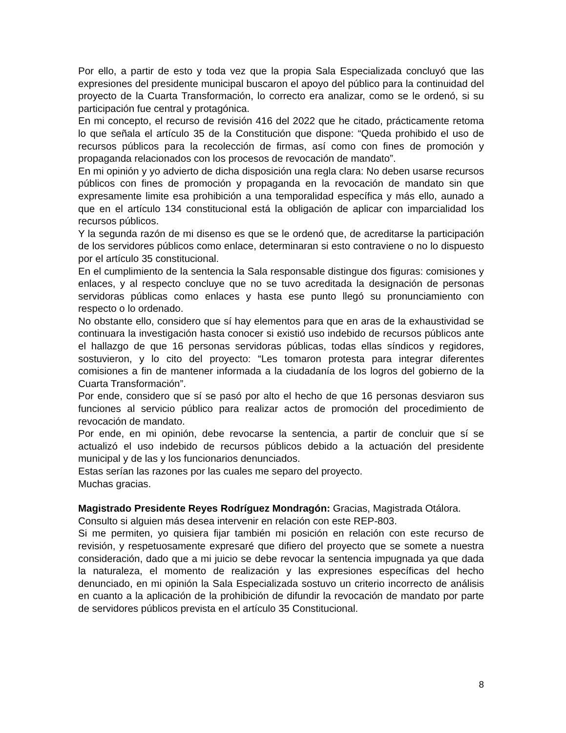Por ello, a partir de esto y toda vez que la propia Sala Especializada concluyó que las expresiones del presidente municipal buscaron el apoyo del público para la continuidad del proyecto de la Cuarta Transformación, lo correcto era analizar, como se le ordenó, si su participación fue central y protagónica.
En mi concepto, el recurso de revisión 416 del 2022 que he citado, prácticamente retoma lo que señala el artículo 35 de la Constitución que dispone: “Queda prohibido el uso de recursos públicos para la recolección de firmas, así como con fines de promoción y propaganda relacionados con los procesos de revocación de mandato”.
En mi opinión y yo advierto de dicha disposición una regla clara: No deben usarse recursos públicos con fines de promoción y propaganda en la revocación de mandato sin que expresamente limite esa prohibición a una temporalidad específica y más ello, aunado a que en el artículo 134 constitucional está la obligación de aplicar con imparcialidad los recursos públicos.
Y la segunda razón de mi disenso es que se le ordenó que, de acreditarse la participación de los servidores públicos como enlace, determinaran si esto contraviene o no lo dispuesto por el artículo 35 constitucional.
En el cumplimiento de la sentencia la Sala responsable distingue dos figuras: comisiones y enlaces, y al respecto concluye que no se tuvo acreditada la designación de personas servidoras públicas como enlaces y hasta ese punto llegó su pronunciamiento con respecto o lo ordenado.
No obstante ello, considero que sí hay elementos para que en aras de la exhaustividad se continuara la investigación hasta conocer si existió uso indebido de recursos públicos ante el hallazgo de que 16 personas servidoras públicas, todas ellas síndicos y regidores, sostuvieron, y lo cito del proyecto: “Les tomaron protesta para integrar diferentes comisiones a fin de mantener informada a la ciudadanía de los logros del gobierno de la Cuarta Transformación”.
Por ende, considero que sí se pasó por alto el hecho de que 16 personas desviaron sus funciones al servicio público para realizar actos de promoción del procedimiento de revocación de mandato.
Por ende, en mi opinión, debe revocarse la sentencia, a partir de concluir que sí se actualizó el uso indebido de recursos públicos debido a la actuación del presidente municipal y de las y los funcionarios denunciados.
Estas serían las razones por las cuales me separo del proyecto.
Muchas gracias.
Magistrado Presidente Reyes Rodríguez Mondragón: Gracias, Magistrada Otálora.
Consulto si alguien más desea intervenir en relación con este REP-803.
Si me permiten, yo quisiera fijar también mi posición en relación con este recurso de revisión, y respetuosamente expresaré que difiero del proyecto que se somete a nuestra consideración, dado que a mi juicio se debe revocar la sentencia impugnada ya que dada la naturaleza, el momento de realización y las expresiones específicas del hecho denunciado, en mi opinión la Sala Especializada sostuvo un criterio incorrecto de análisis en cuanto a la aplicación de la prohibición de difundir la revocación de mandato por parte de servidores públicos prevista en el artículo 35 Constitucional.
8